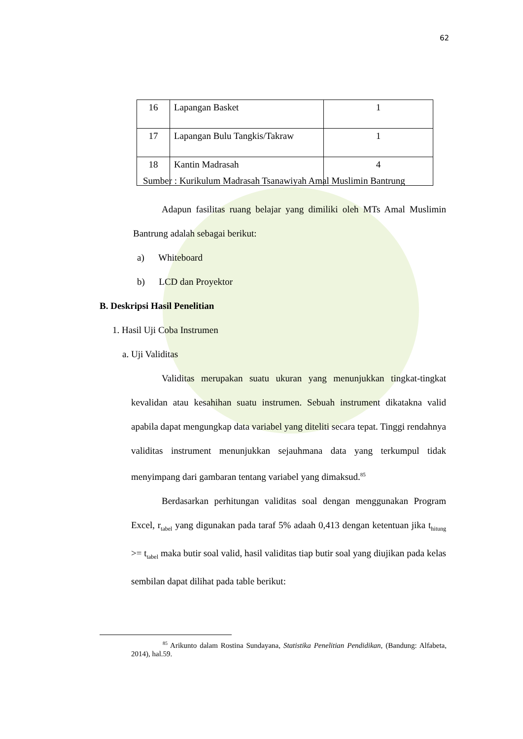62
| 16 | Lapangan Basket | 1 |
| 17 | Lapangan Bulu Tangkis/Takraw | 1 |
| 18 | Kantin Madrasah | 4 |
Sumber : Kurikulum Madrasah Tsanawiyah Amal Muslimin Bantrung
Adapun fasilitas ruang belajar yang dimiliki oleh MTs Amal Muslimin Bantrung adalah sebagai berikut:
a) Whiteboard
b) LCD dan Proyektor
B. Deskripsi Hasil Penelitian
1. Hasil Uji Coba Instrumen
a. Uji Validitas
Validitas merupakan suatu ukuran yang menunjukkan tingkat-tingkat kevalidan atau kesahihan suatu instrumen. Sebuah instrument dikatakna valid apabila dapat mengungkap data variabel yang diteliti secara tepat. Tinggi rendahnya validitas instrument menunjukkan sejauhmana data yang terkumpul tidak menyimpang dari gambaran tentang variabel yang dimaksud.<sup>85</sup>
Berdasarkan perhitungan validitas soal dengan menggunakan Program Excel, r<sub>tabel</sub> yang digunakan pada taraf 5% adaah 0,413 dengan ketentuan jika t<sub>hitung</sub> >= t<sub>tabel</sub> maka butir soal valid, hasil validitas tiap butir soal yang diujikan pada kelas sembilan dapat dilihat pada table berikut:
<sup>85</sup> Arikunto dalam Rostina Sundayana, Statistika Penelitian Pendidikan, (Bandung: Alfabeta, 2014), hal.59.